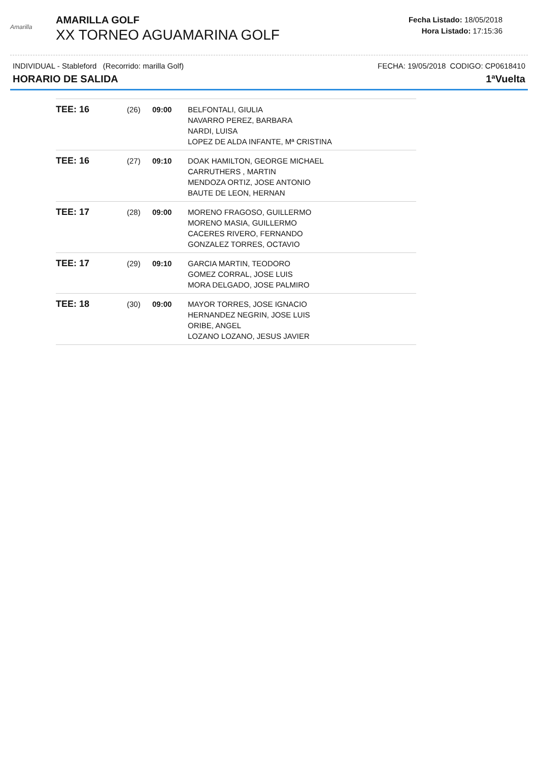Amarilla
AMARILLA GOLF
XX TORNEO AGUAMARINA GOLF
Fecha Listado: 18/05/2018
Hora Listado: 17:15:36
INDIVIDUAL - Stableford (Recorrido: marilla Golf) FECHA: 19/05/2018 CODIGO: CP0618410
HORARIO DE SALIDA 1ªVuelta
| TEE: 16 | (26) | 09:00 | BELFONTALI, GIULIA NAVARRO PEREZ, BARBARA NARDI, LUISA LOPEZ DE ALDA INFANTE, Mª CRISTINA |
| TEE: 16 | (27) | 09:10 | DOAK HAMILTON, GEORGE MICHAEL CARRUTHERS , MARTIN MENDOZA ORTIZ, JOSE ANTONIO BAUTE DE LEON, HERNAN |
| TEE: 17 | (28) | 09:00 | MORENO FRAGOSO, GUILLERMO MORENO MASIA, GUILLERMO CACERES RIVERO, FERNANDO GONZALEZ TORRES, OCTAVIO |
| TEE: 17 | (29) | 09:10 | GARCIA MARTIN, TEODORO GOMEZ CORRAL, JOSE LUIS MORA DELGADO, JOSE PALMIRO |
| TEE: 18 | (30) | 09:00 | MAYOR TORRES, JOSE IGNACIO HERNANDEZ NEGRIN, JOSE LUIS ORIBE, ANGEL LOZANO LOZANO, JESUS JAVIER |